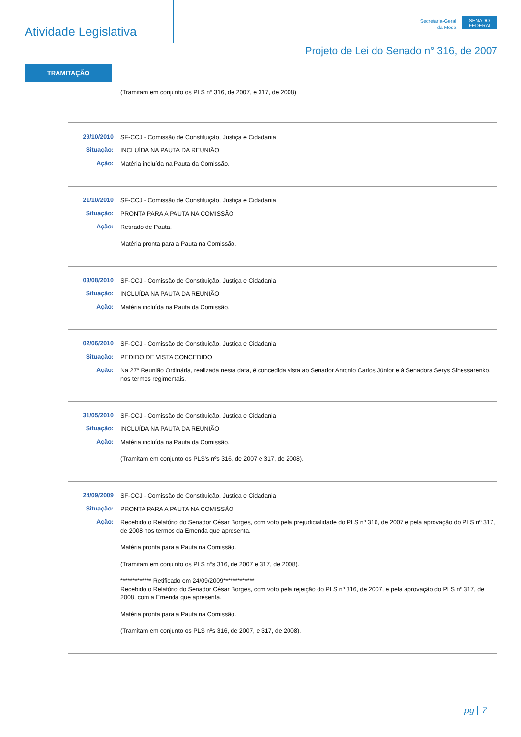Atividade Legislativa
Secretaria-Geral
da Mesa
SENADO FEDERAL
Projeto de Lei do Senado n° 316, de 2007
TRAMITAÇÃO
(Tramitam em conjunto os PLS nº 316, de 2007, e 317, de 2008)
29/10/2010
SF-CCJ - Comissão de Constituição, Justiça e Cidadania
Situação:
INCLUÍDA NA PAUTA DA REUNIÃO
Ação:
Matéria incluída na Pauta da Comissão.
21/10/2010
SF-CCJ - Comissão de Constituição, Justiça e Cidadania
Situação:
PRONTA PARA A PAUTA NA COMISSÃO
Ação:
Retirado de Pauta.
Matéria pronta para a Pauta na Comissão.
03/08/2010
SF-CCJ - Comissão de Constituição, Justiça e Cidadania
Situação:
INCLUÍDA NA PAUTA DA REUNIÃO
Ação:
Matéria incluída na Pauta da Comissão.
02/06/2010
SF-CCJ - Comissão de Constituição, Justiça e Cidadania
Situação:
PEDIDO DE VISTA CONCEDIDO
Ação:
Na 27ª Reunião Ordinária, realizada nesta data, é concedida vista ao Senador Antonio Carlos Júnior e à Senadora Serys Slhessarenko, nos termos regimentais.
31/05/2010
SF-CCJ - Comissão de Constituição, Justiça e Cidadania
Situação:
INCLUÍDA NA PAUTA DA REUNIÃO
Ação:
Matéria incluída na Pauta da Comissão.
(Tramitam em conjunto os PLS's nºs 316, de 2007 e 317, de 2008).
24/09/2009
SF-CCJ - Comissão de Constituição, Justiça e Cidadania
Situação:
PRONTA PARA A PAUTA NA COMISSÃO
Ação:
Recebido o Relatório do Senador César Borges, com voto pela prejudicialidade do PLS nº 316, de 2007 e pela aprovação do PLS nº 317, de 2008 nos termos da Emenda que apresenta.
Matéria pronta para a Pauta na Comissão.
(Tramitam em conjunto os PLS nºs 316, de 2007 e 317, de 2008).
************* Retificado em 24/09/2009*************
Recebido o Relatório do Senador César Borges, com voto pela rejeição do PLS nº 316, de 2007, e pela aprovação do PLS nº 317, de 2008, com a Emenda que apresenta.
Matéria pronta para a Pauta na Comissão.
(Tramitam em conjunto os PLS nºs 316, de 2007, e 317, de 2008).
pg 7